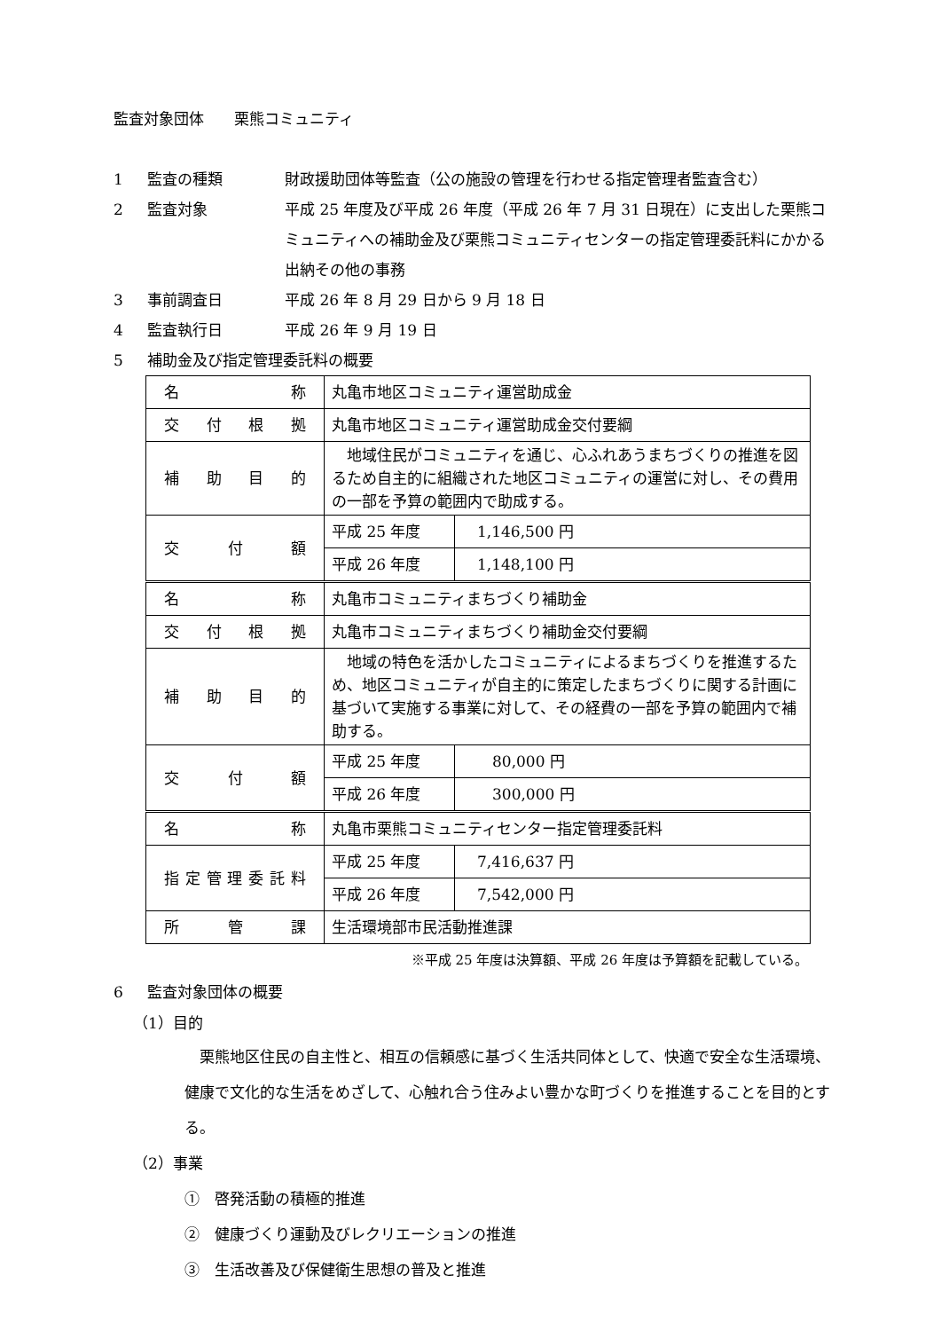監査対象団体　　栗熊コミュニティ
1 監査の種類 財政援助団体等監査（公の施設の管理を行わせる指定管理者監査含む）
2 監査対象 平成 25 年度及び平成 26 年度（平成 26 年 7 月 31 日現在）に支出した栗熊コミュニティへの補助金及び栗熊コミュニティセンターの指定管理委託料にかかる出納その他の事務
3 事前調査日 平成 26 年 8 月 29 日から 9 月 18 日
4 監査執行日 平成 26 年 9 月 19 日
5 補助金及び指定管理委託料の概要
| 名称 | 丸亀市地区コミュニティ運営助成金 | |
| 交付根拠 | 丸亀市地区コミュニティ運営助成金交付要綱 | |
| 補助目的 | 地域住民がコミュニティを通じ、心ふれあうまちづくりの推進を図るため自主的に組織された地区コミュニティの運営に対し、その費用の一部を予算の範囲内で助成する。 | |
| 交付額 | 平成 25 年度 | 1,146,500 円 |
| | 平成 26 年度 | 1,148,100 円 |
| 名称 | 丸亀市コミュニティまちづくり補助金 | |
| 交付根拠 | 丸亀市コミュニティまちづくり補助金交付要綱 | |
| 補助目的 | 地域の特色を活かしたコミュニティによるまちづくりを推進するため、地区コミュニティが自主的に策定したまちづくりに関する計画に基づいて実施する事業に対して、その経費の一部を予算の範囲内で補助する。 | |
| 交付額 | 平成 25 年度 | 80,000 円 |
| | 平成 26 年度 | 300,000 円 |
| 名称 | 丸亀市栗熊コミュニティセンター指定管理委託料 | |
| 指定管理委託料 | 平成 25 年度 | 7,416,637 円 |
| | 平成 26 年度 | 7,542,000 円 |
| 所管課 | 生活環境部市民活動推進課 | |
※平成 25 年度は決算額、平成 26 年度は予算額を記載している。
6 監査対象団体の概要
（1）目的
栗熊地区住民の自主性と、相互の信頼感に基づく生活共同体として、快適で安全な生活環境、健康で文化的な生活をめざして、心触れ合う住みよい豊かな町づくりを推進することを目的とする。
（2）事業
①　啓発活動の積極的推進
②　健康づくり運動及びレクリエーションの推進
③　生活改善及び保健衛生思想の普及と推進